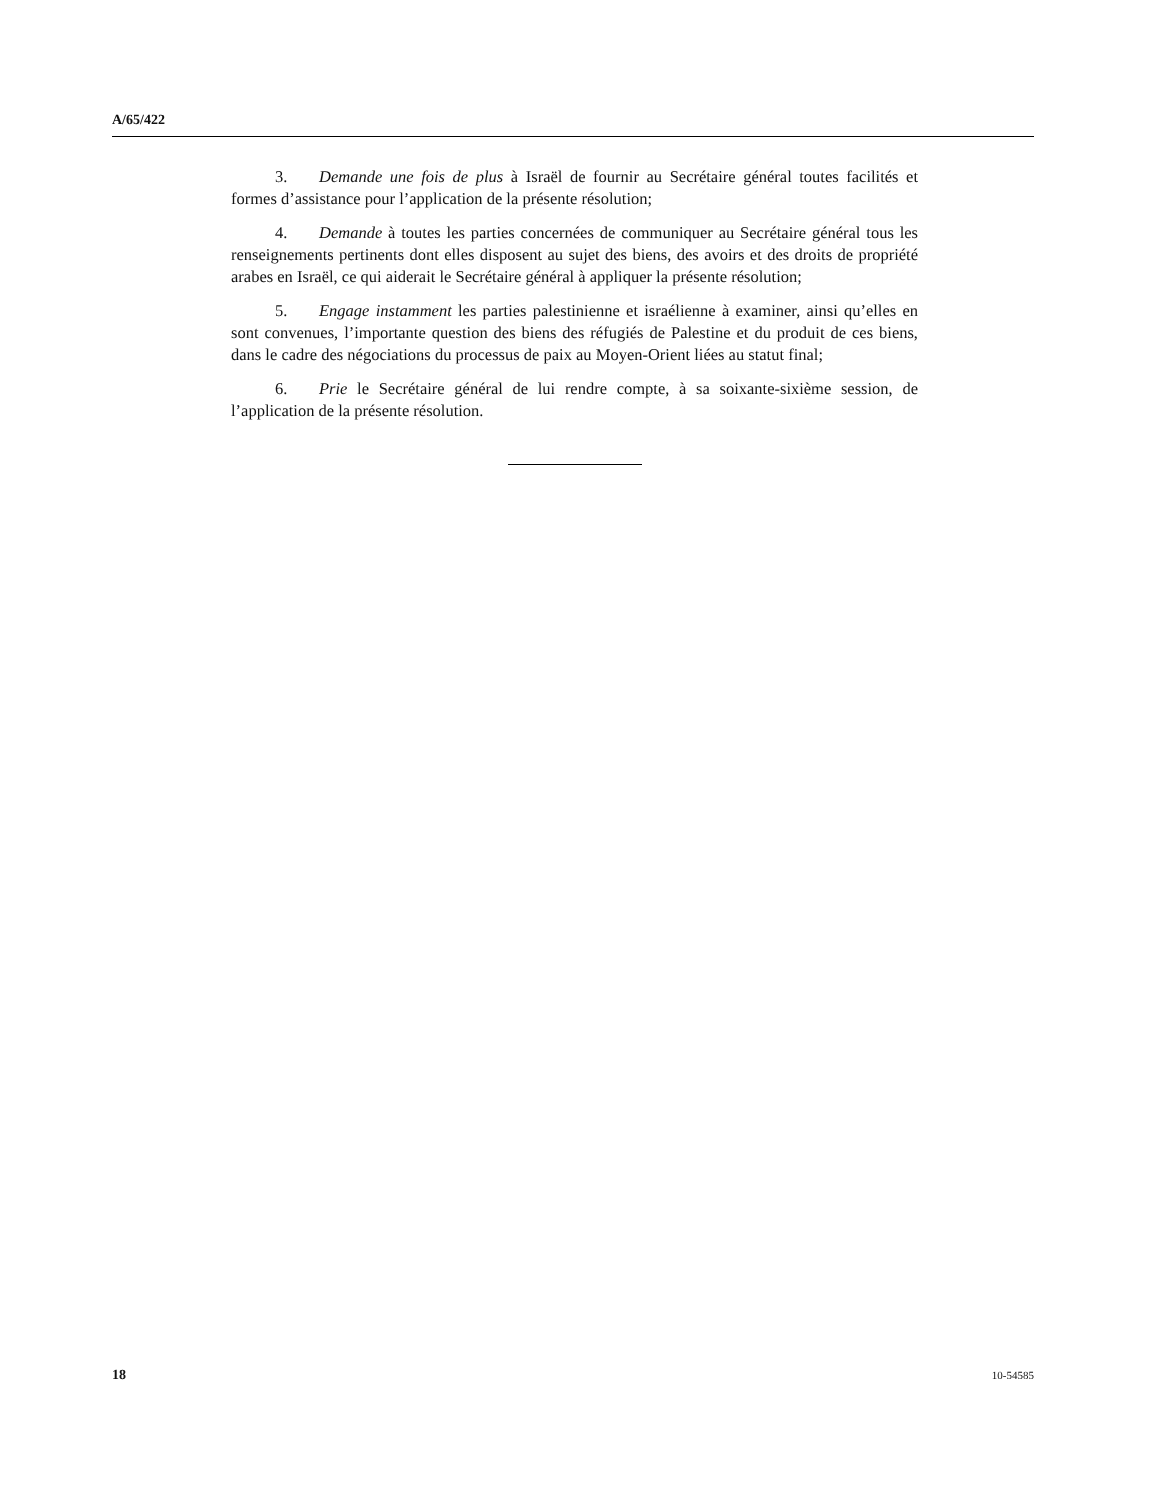A/65/422
3. Demande une fois de plus à Israël de fournir au Secrétaire général toutes facilités et formes d’assistance pour l’application de la présente résolution;
4. Demande à toutes les parties concernées de communiquer au Secrétaire général tous les renseignements pertinents dont elles disposent au sujet des biens, des avoirs et des droits de propriété arabes en Israël, ce qui aiderait le Secrétaire général à appliquer la présente résolution;
5. Engage instamment les parties palestinienne et israélienne à examiner, ainsi qu’elles en sont convenues, l’importante question des biens des réfugiés de Palestine et du produit de ces biens, dans le cadre des négociations du processus de paix au Moyen-Orient liées au statut final;
6. Prie le Secrétaire général de lui rendre compte, à sa soixante-sixième session, de l’application de la présente résolution.
18 10-54585